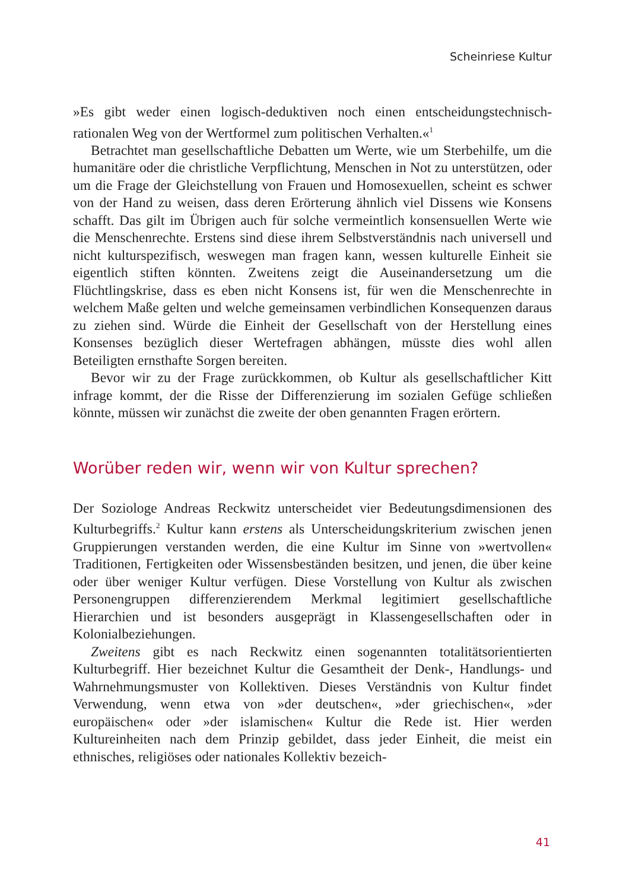Scheinriese Kultur
»Es gibt weder einen logisch-deduktiven noch einen entscheidungstech­nisch-rationalen Weg von der Wertformel zum politischen Verhalten.«<sup>1</sup>
Betrachtet man gesellschaftliche Debatten um Werte, wie um Sterbe­hilfe, um die humanitäre oder die christliche Verpflichtung, Menschen in Not zu unterstützen, oder um die Frage der Gleichstellung von Frauen und Homosexuellen, scheint es schwer von der Hand zu weisen, dass deren Erörterung ähnlich viel Dissens wie Konsens schafft. Das gilt im Übrigen auch für solche vermeintlich konsensuellen Werte wie die Men­schenrechte. Erstens sind diese ihrem Selbstverständnis nach universell und nicht kulturspezifisch, weswegen man fragen kann, wessen kulturelle Einheit sie eigentlich stiften könnten. Zweitens zeigt die Auseinander­setzung um die Flüchtlingskrise, dass es eben nicht Konsens ist, für wen die Menschenrechte in welchem Maße gelten und welche gemeinsamen verbindlichen Konsequenzen daraus zu ziehen sind. Würde die Einheit der Gesellschaft von der Herstellung eines Konsenses bezüglich dieser Wertefragen abhängen, müsste dies wohl allen Beteiligten ernsthafte Sorgen bereiten.
Bevor wir zu der Frage zurückkommen, ob Kultur als gesellschaftlicher Kitt infrage kommt, der die Risse der Differenzierung im sozialen Gefüge schließen könnte, müssen wir zunächst die zweite der oben genannten Fragen erörtern.
Worüber reden wir, wenn wir von Kultur sprechen?
Der Soziologe Andreas Reckwitz unterscheidet vier Bedeutungsdimensio­nen des Kulturbegriffs.<sup>2</sup> Kultur kann erstens als Unterscheidungskriterium zwischen jenen Gruppierungen verstanden werden, die eine Kultur im Sinne von »wertvollen« Traditionen, Fertigkeiten oder Wissensbeständen besitzen, und jenen, die über keine oder über weniger Kultur verfügen. Diese Vorstellung von Kultur als zwischen Personengruppen differenzie­rendem Merkmal legitimiert gesellschaftliche Hierarchien und ist beson­ders ausgeprägt in Klassengesellschaften oder in Kolonialbeziehungen.
Zweitens gibt es nach Reckwitz einen sogenannten totalitätsorientierten Kulturbegriff. Hier bezeichnet Kultur die Gesamtheit der Denk-, Hand­lungs- und Wahrnehmungsmuster von Kollektiven. Dieses Verständnis von Kultur findet Verwendung, wenn etwa von »der deutschen«, »der grie­chischen«, »der europäischen« oder »der islamischen« Kultur die Rede ist. Hier werden Kultureinheiten nach dem Prinzip gebildet, dass jeder Ein­heit, die meist ein ethnisches, religiöses oder nationales Kollektiv bezeich-
41